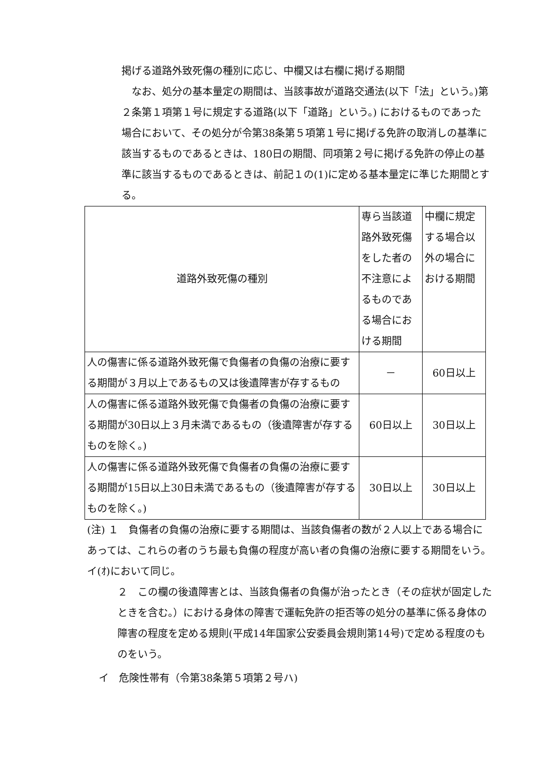掲げる道路外致死傷の種別に応じ、中欄又は右欄に掲げる期間
　なお、処分の基本量定の期間は、当該事故が道路交通法(以下「法」という。)第２条第１項第１号に規定する道路(以下「道路」という。) におけるものであった場合において、その処分が令第38条第５項第１号に掲げる免許の取消しの基準に該当するものであるときは、180日の期間、同項第２号に掲げる免許の停止の基準に該当するものであるときは、前記１の(1)に定める基本量定に準じた期間とする。
| 道路外致死傷の種別 | 専ら当該道路外致死傷をした者の不注意によるものである場合における期間 | 中欄に規定する場合以外の場合における期間 |
| 人の傷害に係る道路外致死傷で負傷者の負傷の治療に要する期間が３月以上であるもの又は後遺障害が存するもの | － | 60日以上 |
| 人の傷害に係る道路外致死傷で負傷者の負傷の治療に要する期間が30日以上３月未満であるもの（後遺障害が存するものを除く。) | 60日以上 | 30日以上 |
| 人の傷害に係る道路外致死傷で負傷者の負傷の治療に要する期間が15日以上30日未満であるもの（後遺障害が存するものを除く。) | 30日以上 | 30日以上 |
(注) １　負傷者の負傷の治療に要する期間は、当該負傷者の数が２人以上である場合にあっては、これらの者のうち最も負傷の程度が高い者の負傷の治療に要する期間をいう。イ(ｵ)において同じ。
２　この欄の後遺障害とは、当該負傷者の負傷が治ったとき（その症状が固定したときを含む。）における身体の障害で運転免許の拒否等の処分の基準に係る身体の障害の程度を定める規則(平成14年国家公安委員会規則第14号)で定める程度のものをいう。
イ　危険性帯有（令第38条第５項第２号ハ)